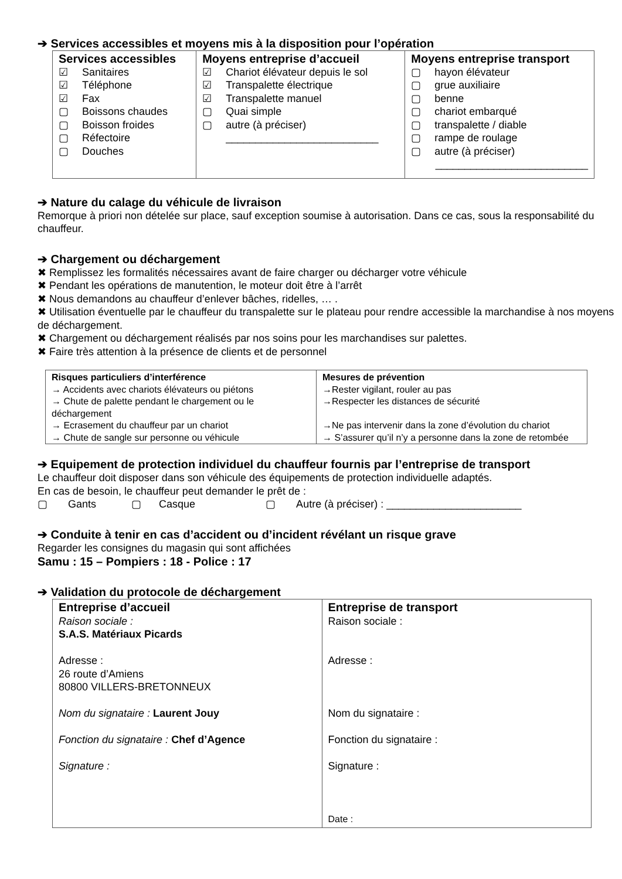➔ Services accessibles et moyens mis à la disposition pour l’opération
| Services accessibles ☑ Sanitaires ☑ Téléphone ☑ Fax ▢ Boissons chaudes ▢ Boisson froides ▢ Réfectoire ▢ Douches | Moyens entreprise d’accueil ☑ Chariot élévateur depuis le sol ☑ Transpalette électrique ☑ Transpalette manuel ▢ Quai simple ▢ autre (à préciser) __________________________ | Moyens entreprise transport ▢ hayon élévateur ▢ grue auxiliaire ▢ benne ▢ chariot embarqué ▢ transpalette / diable ▢ rampe de roulage ▢ autre (à préciser) __________________________ |
➔ Nature du calage du véhicule de livraison
Remorque à priori non dételée sur place, sauf exception soumise à autorisation. Dans ce cas, sous la responsabilité du chauffeur.
➔ Chargement ou déchargement
✖ Remplissez les formalités nécessaires avant de faire charger ou décharger votre véhicule
✖ Pendant les opérations de manutention, le moteur doit être à l’arrêt
✖ Nous demandons au chauffeur d’enlever bâches, ridelles, … .
✖ Utilisation éventuelle par le chauffeur du transpalette sur le plateau pour rendre accessible la marchandise à nos moyens de déchargement.
✖ Chargement ou déchargement réalisés par nos soins pour les marchandises sur palettes.
✖ Faire très attention à la présence de clients et de personnel
| Risques particuliers d’interférence → Accidents avec chariots élévateurs ou piétons → Chute de palette pendant le chargement ou le déchargement → Ecrasement du chauffeur par un chariot → Chute de sangle sur personne ou véhicule | Mesures de prévention →Rester vigilant, rouler au pas →Respecter les distances de sécurité →Ne pas intervenir dans la zone d’évolution du chariot → S’assurer qu’il n’y a personne dans la zone de retombée |
➔ Equipement de protection individuel du chauffeur fournis par l’entreprise de transport
Le chauffeur doit disposer dans son véhicule des équipements de protection individuelle adaptés.
En cas de besoin, le chauffeur peut demander le prêt de :
▢ Gants ▢ Casque ▢ Autre (à préciser) : _______________________
➔ Conduite à tenir en cas d’accident ou d’incident révélant un risque grave
Regarder les consignes du magasin qui sont affichées
Samu : 15 – Pompiers : 18 - Police : 17
➔ Validation du protocole de déchargement
| Entreprise d’accueil Raison sociale : S.A.S. Matériaux Picards Adresse : 26 route d’Amiens 80800 VILLERS-BRETONNEUX Nom du signataire : Laurent Jouy Fonction du signataire : Chef d’Agence Signature : | Entreprise de transport Raison sociale : Adresse : Nom du signataire : Fonction du signataire : Signature : Date : |